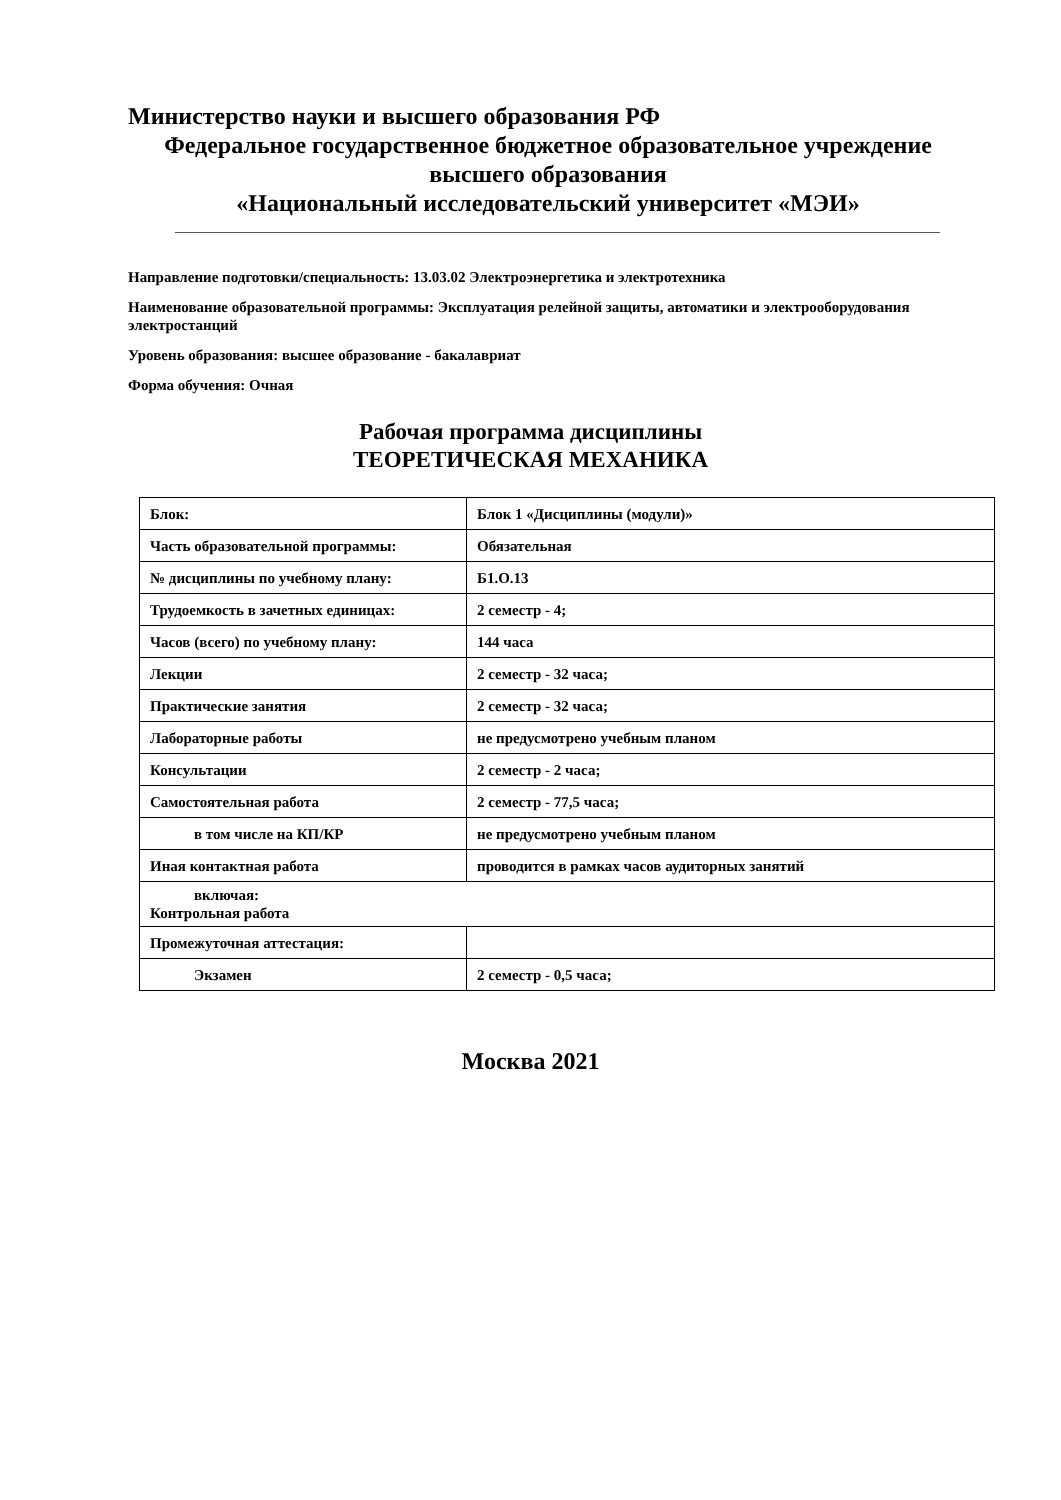Министерство науки и высшего образования РФ
Федеральное государственное бюджетное образовательное учреждение
высшего образования
«Национальный исследовательский университет «МЭИ»
Направление подготовки/специальность: 13.03.02 Электроэнергетика и электротехника
Наименование образовательной программы: Эксплуатация релейной защиты, автоматики и электрооборудования электростанций
Уровень образования: высшее образование - бакалавриат
Форма обучения: Очная
Рабочая программа дисциплины
ТЕОРЕТИЧЕСКАЯ МЕХАНИКА
| Блок: | Блок 1 «Дисциплины (модули)» |
| Часть образовательной программы: | Обязательная |
| № дисциплины по учебному плану: | Б1.О.13 |
| Трудоемкость в зачетных единицах: | 2 семестр - 4; |
| Часов (всего) по учебному плану: | 144 часа |
| Лекции | 2 семестр - 32 часа; |
| Практические занятия | 2 семестр - 32 часа; |
| Лабораторные работы | не предусмотрено учебным планом |
| Консультации | 2 семестр - 2 часа; |
| Самостоятельная работа | 2 семестр - 77,5 часа; |
| в том числе на КП/КР | не предусмотрено учебным планом |
| Иная контактная работа | проводится в рамках часов аудиторных занятий |
| включая: Контрольная работа | |
| Промежуточная аттестация: | |
| Экзамен | 2 семестр - 0,5 часа; |
Москва 2021